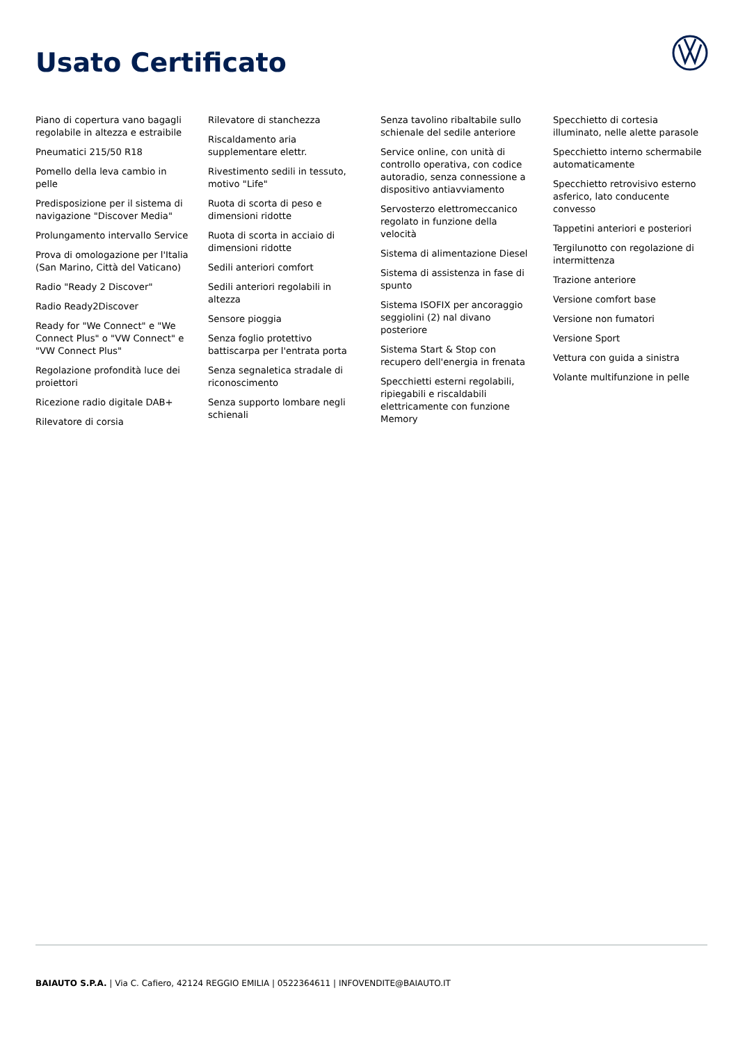Usato Certificato
Piano di copertura vano bagagli regolabile in altezza e estraibile
Pneumatici 215/50 R18
Pomello della leva cambio in pelle
Predisposizione per il sistema di navigazione "Discover Media"
Prolungamento intervallo Service
Prova di omologazione per l'Italia (San Marino, Città del Vaticano)
Radio "Ready 2 Discover"
Radio Ready2Discover
Ready for "We Connect" e "We Connect Plus" o "VW Connect" e "VW Connect Plus"
Regolazione profondità luce dei proiettori
Ricezione radio digitale DAB+
Rilevatore di corsia
Rilevatore di stanchezza
Riscaldamento aria supplementare elettr.
Rivestimento sedili in tessuto, motivo "Life"
Ruota di scorta di peso e dimensioni ridotte
Ruota di scorta in acciaio di dimensioni ridotte
Sedili anteriori comfort
Sedili anteriori regolabili in altezza
Sensore pioggia
Senza foglio protettivo battiscarpa per l'entrata porta
Senza segnaletica stradale di riconoscimento
Senza supporto lombare negli schienali
Senza tavolino ribaltabile sullo schienale del sedile anteriore
Service online, con unità di controllo operativa, con codice autoradio, senza connessione a dispositivo antiavviamento
Servosterzo elettromeccanico regolato in funzione della velocità
Sistema di alimentazione Diesel
Sistema di assistenza in fase di spunto
Sistema ISOFIX per ancoraggio seggiolini (2) nal divano posteriore
Sistema Start & Stop con recupero dell'energia in frenata
Specchietti esterni regolabili, ripiegabili e riscaldabili elettricamente con funzione Memory
Specchietto di cortesia illuminato, nelle alette parasole
Specchietto interno schermabile automaticamente
Specchietto retrovisivo esterno asferico, lato conducente convesso
Tappetini anteriori e posteriori
Tergilunotto con regolazione di intermittenza
Trazione anteriore
Versione comfort base
Versione non fumatori
Versione Sport
Vettura con guida a sinistra
Volante multifunzione in pelle
BAIAUTO S.P.A. | Via C. Cafiero, 42124 REGGIO EMILIA | 0522364611 | INFOVENDITE@BAIAUTO.IT